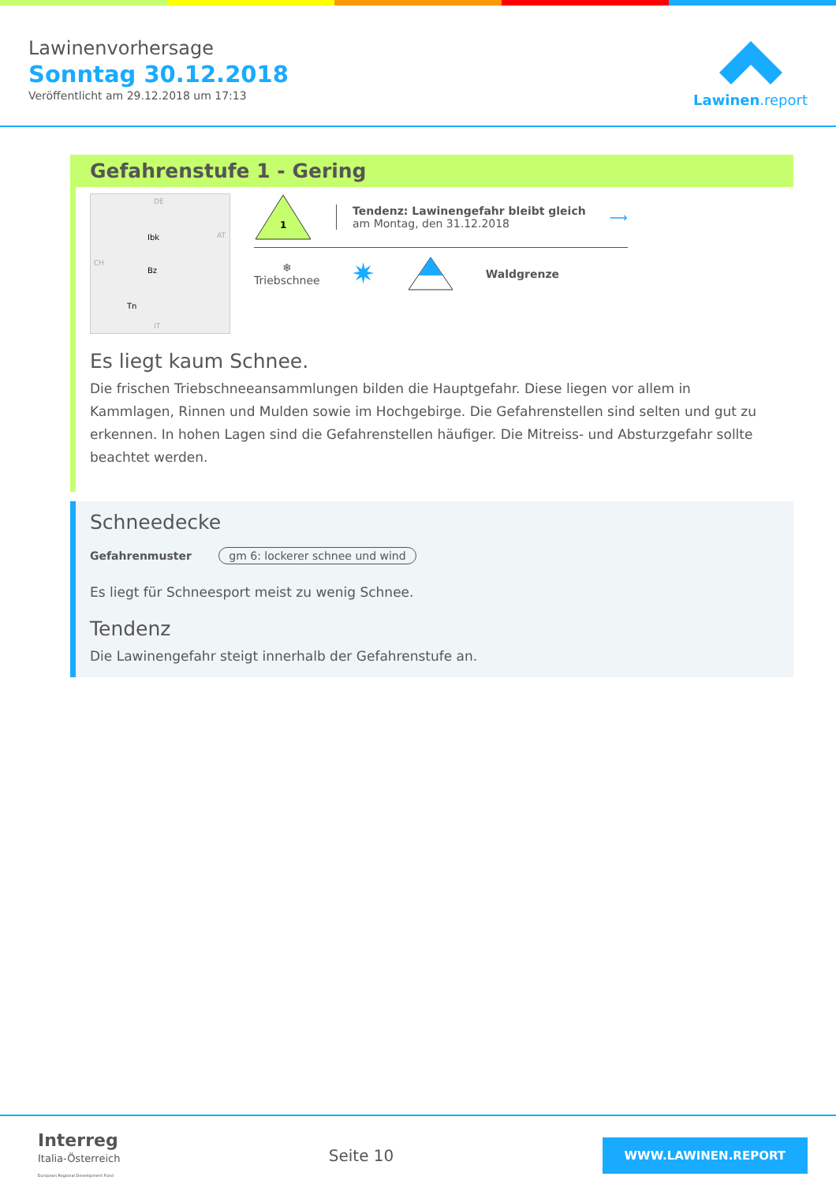Lawinenvorhersage
Sonntag 30.12.2018
Veröffentlicht am 29.12.2018 um 17:13
Lawinen.report
Gefahrenstufe 1 - Gering
DE
AT
CH
IT
Ibk
Bz
Tn
1
Tendenz: Lawinengefahr bleibt gleich
am Montag, den 31.12.2018
⟶
❄
Triebschnee
✷ Waldgrenze
Es liegt kaum Schnee.
Die frischen Triebschneeansammlungen bilden die Hauptgefahr. Diese liegen vor allem in Kammlagen, Rinnen und Mulden sowie im Hochgebirge. Die Gefahrenstellen sind selten und gut zu erkennen. In hohen Lagen sind die Gefahrenstellen häufiger. Die Mitreiss- und Absturzgefahr sollte beachtet werden.
Schneedecke
Gefahrenmuster gm 6: lockerer schnee und wind
Es liegt für Schneesport meist zu wenig Schnee.
Tendenz
Die Lawinengefahr steigt innerhalb der Gefahrenstufe an.
Interreg
Italia-Österreich
European Regional Development Fund
Seite 10
WWW.LAWINEN.REPORT